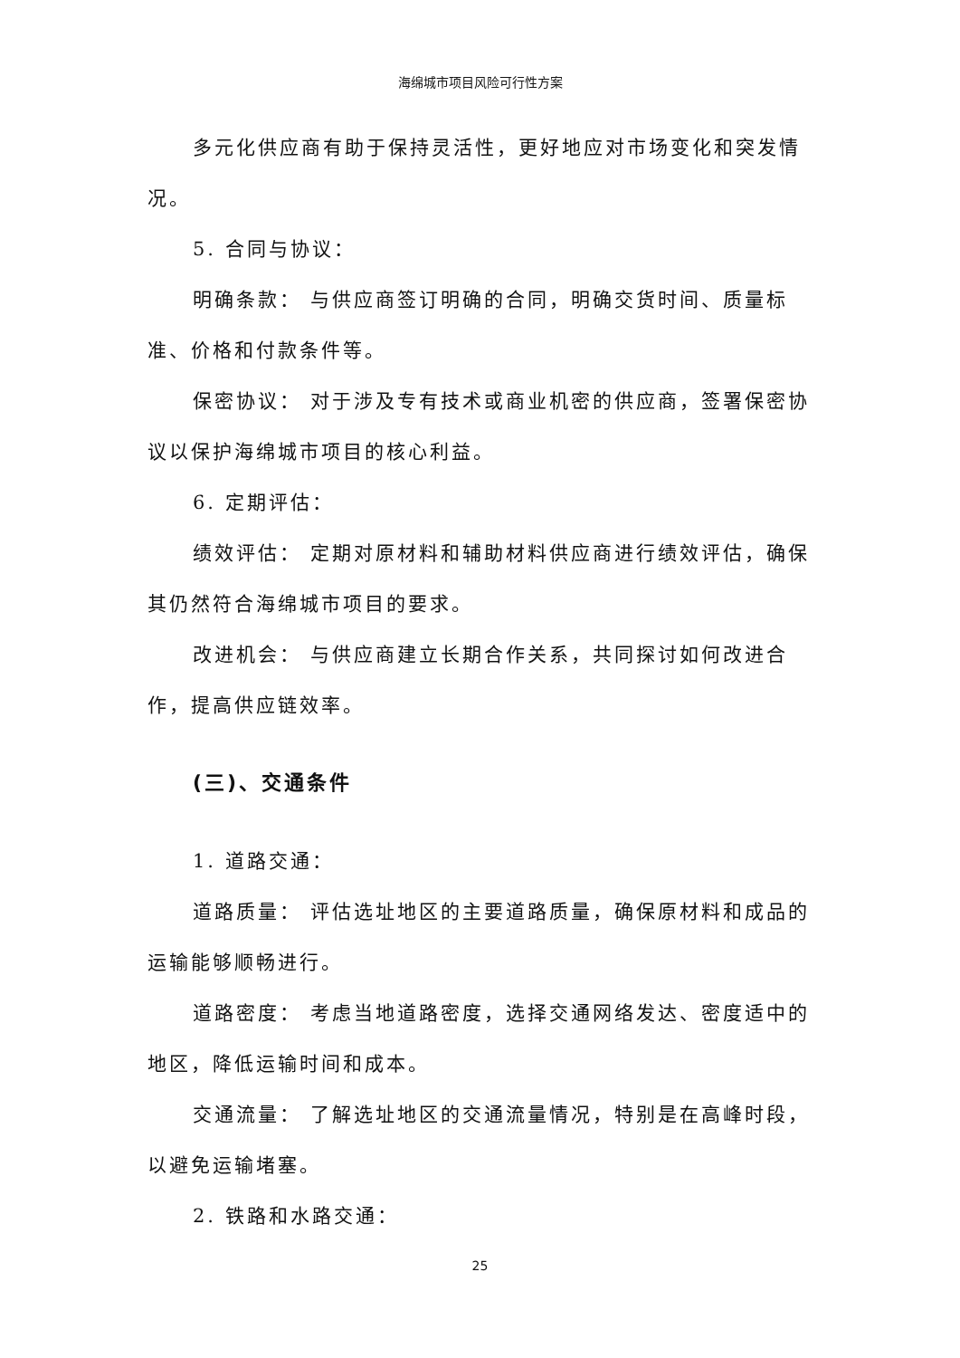海绵城市项目风险可行性方案
多元化供应商有助于保持灵活性，更好地应对市场变化和突发情况。
5. 合同与协议：
明确条款： 与供应商签订明确的合同，明确交货时间、质量标准、价格和付款条件等。
保密协议： 对于涉及专有技术或商业机密的供应商，签署保密协议以保护海绵城市项目的核心利益。
6. 定期评估：
绩效评估： 定期对原材料和辅助材料供应商进行绩效评估，确保其仍然符合海绵城市项目的要求。
改进机会： 与供应商建立长期合作关系，共同探讨如何改进合作，提高供应链效率。
(三)、交通条件
1. 道路交通：
道路质量： 评估选址地区的主要道路质量，确保原材料和成品的运输能够顺畅进行。
道路密度： 考虑当地道路密度，选择交通网络发达、密度适中的地区，降低运输时间和成本。
交通流量： 了解选址地区的交通流量情况，特别是在高峰时段，以避免运输堵塞。
2. 铁路和水路交通：
25